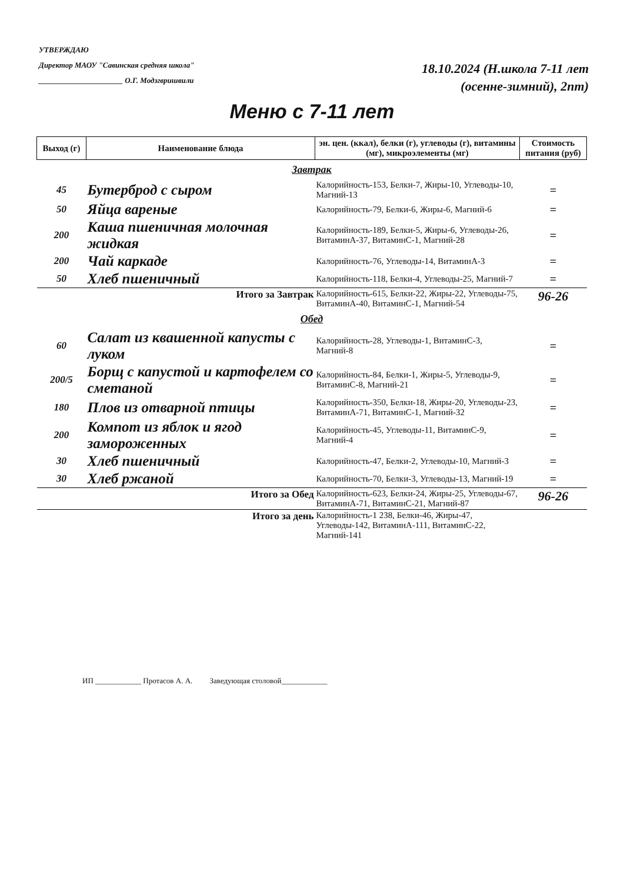УТВЕРЖДАЮ
Директор МАОУ "Савинская средняя школа"
______________________ О.Г. Модзгвришвили
18.10.2024 (Н.школа 7-11 лет
(осенне-зимний), 2пт)
Меню с 7-11 лет
| Выход (г) | Наименование блюда | эн. цен. (ккал), белки (г), углеводы (г), витамины (мг), микроэлементы (мг) | Стоимость питания (руб) |
| --- | --- | --- | --- |
| Завтрак | | | |
| 45 | Бутерброд с сыром | Калорийность-153, Белки-7, Жиры-10, Углеводы-10, Магний-13 | = |
| 50 | Яйца вареные | Калорийность-79, Белки-6, Жиры-6, Магний-6 | = |
| 200 | Каша пшеничная молочная жидкая | Калорийность-189, Белки-5, Жиры-6, Углеводы-26, ВитаминА-37, ВитаминС-1, Магний-28 | = |
| 200 | Чай каркаде | Калорийность-76, Углеводы-14, ВитаминА-3 | = |
| 50 | Хлеб пшеничный | Калорийность-118, Белки-4, Углеводы-25, Магний-7 | = |
| Итого за Завтрак | | Калорийность-615, Белки-22, Жиры-22, Углеводы-75, ВитаминА-40, ВитаминС-1, Магний-54 | 96-26 |
| Обед | | | |
| 60 | Салат из квашенной капусты с луком | Калорийность-28, Углеводы-1, ВитаминС-3, Магний-8 | = |
| 200/5 | Борщ с капустой и картофелем со сметаной | Калорийность-84, Белки-1, Жиры-5, Углеводы-9, ВитаминС-8, Магний-21 | = |
| 180 | Плов из отварной птицы | Калорийность-350, Белки-18, Жиры-20, Углеводы-23, ВитаминА-71, ВитаминС-1, Магний-32 | = |
| 200 | Компот из яблок и ягод замороженных | Калорийность-45, Углеводы-11, ВитаминС-9, Магний-4 | = |
| 30 | Хлеб пшеничный | Калорийность-47, Белки-2, Углеводы-10, Магний-3 | = |
| 30 | Хлеб ржаной | Калорийность-70, Белки-3, Углеводы-13, Магний-19 | = |
| Итого за Обед | | Калорийность-623, Белки-24, Жиры-25, Углеводы-67, ВитаминА-71, ВитаминС-21, Магний-87 | 96-26 |
| Итого за день | | Калорийность-1 238, Белки-46, Жиры-47, Углеводы-142, ВитаминА-111, ВитаминС-22, Магний-141 | |
ИП ____________ Протасов А. А. Заведующая столовой____________